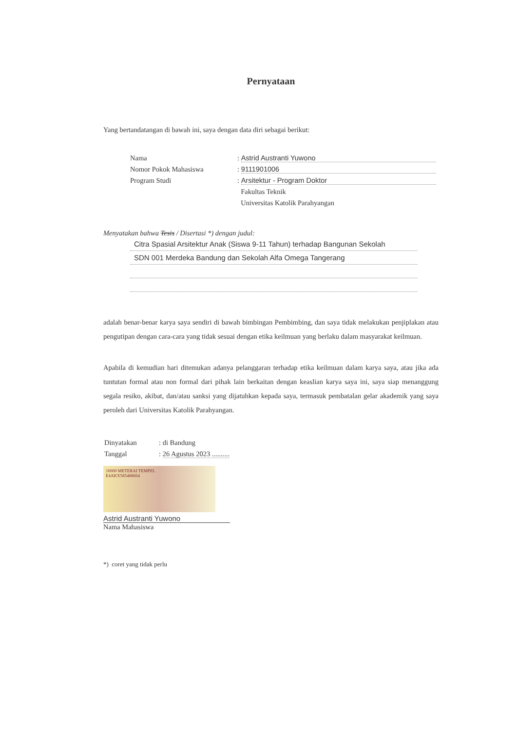Pernyataan
Yang bertandatangan di bawah ini, saya dengan data diri sebagai berikut:
| Nama | : Astrid Austranti Yuwono |
| Nomor Pokok Mahasiswa | : 9111901006 |
| Program Studi | : Arsitektur - Program Doktor |
| | Fakultas Teknik |
| | Universitas Katolik Parahyangan |
Menyatakan bahwa Tesis / Disertasi *) dengan judul:
Citra Spasial Arsitektur Anak (Siswa 9-11 Tahun) terhadap Bangunan Sekolah
SDN 001 Merdeka Bandung dan Sekolah Alfa Omega Tangerang
adalah benar-benar karya saya sendiri di bawah bimbingan Pembimbing, dan saya tidak melakukan penjiplakan atau pengutipan dengan cara-cara yang tidak sesuai dengan etika keilmuan yang berlaku dalam masyarakat keilmuan.
Apabila di kemudian hari ditemukan adanya pelanggaran terhadap etika keilmuan dalam karya saya, atau jika ada tuntutan formal atau non formal dari pihak lain berkaitan dengan keaslian karya saya ini, saya siap menanggung segala resiko, akibat, dan/atau sanksi yang dijatuhkan kepada saya, termasuk pembatalan gelar akademik yang saya peroleh dari Universitas Katolik Parahyangan.
| Dinyatakan | : di Bandung |
| Tanggal | : 26 Agustus 2023 .......... |
10000 METERAI TEMPEL
E4AKX585488664
Astrid Austranti Yuwono
Nama Mahasiswa
*) coret yang tidak perlu